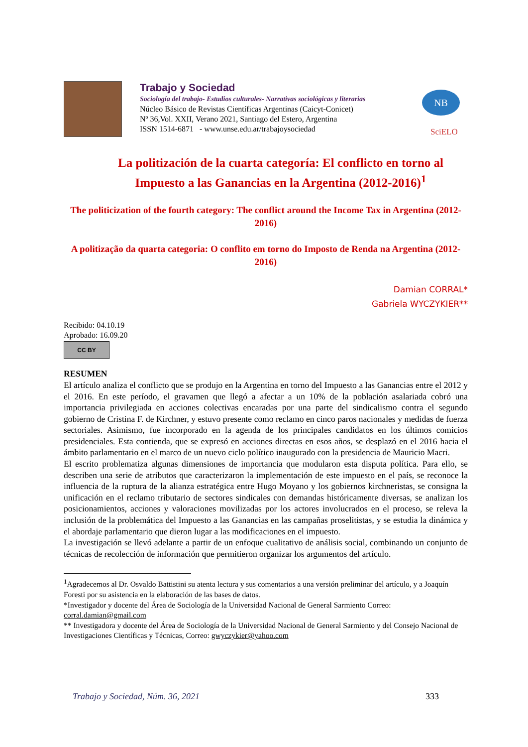Trabajo y Sociedad
Sociología del trabajo- Estudios culturales- Narrativas sociológicas y literarias
Núcleo Básico de Revistas Científicas Argentinas (Caicyt-Conicet)
Nº 36,Vol. XXII, Verano 2021, Santiago del Estero, Argentina
ISSN 1514-6871 - www.unse.edu.ar/trabajoysociedad
NB
SciELO
La politización de la cuarta categoría: El conflicto en torno al Impuesto a las Ganancias en la Argentina (2012-2016)<sup>1</sup>
The politicization of the fourth category: The conflict around the Income Tax in Argentina (2012-2016)
A politização da quarta categoria: O conflito em torno do Imposto de Renda na Argentina (2012-2016)
Damian CORRAL*
Gabriela WYCZYKIER**
Recibido: 04.10.19
Aprobado: 16.09.20
CC BY
RESUMEN
El artículo analiza el conflicto que se produjo en la Argentina en torno del Impuesto a las Ganancias entre el 2012 y el 2016. En este período, el gravamen que llegó a afectar a un 10% de la población asalariada cobró una importancia privilegiada en acciones colectivas encaradas por una parte del sindicalismo contra el segundo gobierno de Cristina F. de Kirchner, y estuvo presente como reclamo en cinco paros nacionales y medidas de fuerza sectoriales. Asimismo, fue incorporado en la agenda de los principales candidatos en los últimos comicios presidenciales. Esta contienda, que se expresó en acciones directas en esos años, se desplazó en el 2016 hacia el ámbito parlamentario en el marco de un nuevo ciclo político inaugurado con la presidencia de Mauricio Macri.
El escrito problematiza algunas dimensiones de importancia que modularon esta disputa política. Para ello, se describen una serie de atributos que caracterizaron la implementación de este impuesto en el país, se reconoce la influencia de la ruptura de la alianza estratégica entre Hugo Moyano y los gobiernos kirchneristas, se consigna la unificación en el reclamo tributario de sectores sindicales con demandas históricamente diversas, se analizan los posicionamientos, acciones y valoraciones movilizadas por los actores involucrados en el proceso, se releva la inclusión de la problemática del Impuesto a las Ganancias en las campañas proselitistas, y se estudia la dinámica y el abordaje parlamentario que dieron lugar a las modificaciones en el impuesto.
La investigación se llevó adelante a partir de un enfoque cualitativo de análisis social, combinando un conjunto de técnicas de recolección de información que permitieron organizar los argumentos del artículo.
<sup>1</sup> Agradecemos al Dr. Osvaldo Battistini su atenta lectura y sus comentarios a una versión preliminar del artículo, y a Joaquín Foresti por su asistencia en la elaboración de las bases de datos.
*Investigador y docente del Área de Sociología de la Universidad Nacional de General Sarmiento Correo: corral.damian@gmail.com
** Investigadora y docente del Área de Sociología de la Universidad Nacional de General Sarmiento y del Consejo Nacional de Investigaciones Científicas y Técnicas, Correo: gwyczykier@yahoo.com
Trabajo y Sociedad, Núm. 36, 2021 333